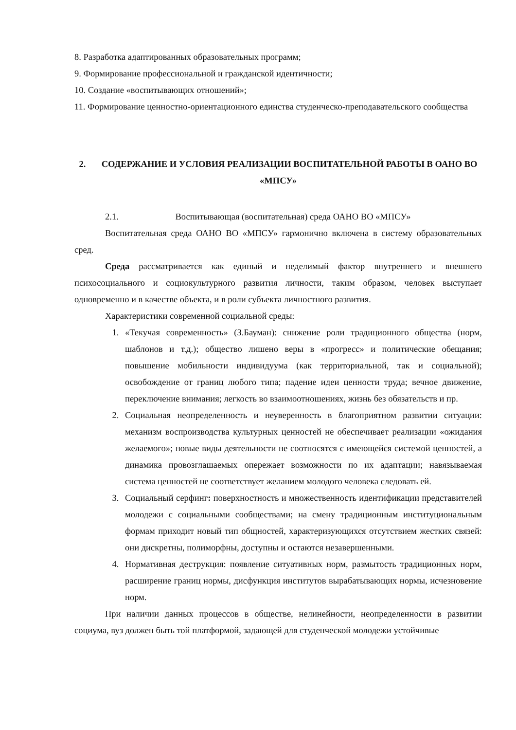8. Разработка адаптированных образовательных программ;
9. Формирование профессиональной и гражданской идентичности;
10. Создание «воспитывающих отношений»;
11. Формирование ценностно-ориентационного единства студенческо-преподавательского сообщества
2. СОДЕРЖАНИЕ И УСЛОВИЯ РЕАЛИЗАЦИИ ВОСПИТАТЕЛЬНОЙ РАБОТЫ В ОАНО ВО «МПСУ»
2.1. Воспитывающая (воспитательная) среда ОАНО ВО «МПСУ»
Воспитательная среда ОАНО ВО «МПСУ» гармонично включена в систему образовательных сред.
Среда рассматривается как единый и неделимый фактор внутреннего и внешнего психосоциального и социокультурного развития личности, таким образом, человек выступает одновременно и в качестве объекта, и в роли субъекта личностного развития.
Характеристики современной социальной среды:
1. «Текучая современность» (З.Бауман): снижение роли традиционного общества (норм, шаблонов и т.д.); общество лишено веры в «прогресс» и политические обещания; повышение мобильности индивидуума (как территориальной, так и социальной); освобождение от границ любого типа; падение идеи ценности труда; вечное движение, переключение внимания; легкость во взаимоотношениях, жизнь без обязательств и пр.
2. Социальная неопределенность и неуверенность в благоприятном развитии ситуации: механизм воспроизводства культурных ценностей не обеспечивает реализации «ожидания желаемого»; новые виды деятельности не соотносятся с имеющейся системой ценностей, а динамика провозглашаемых опережает возможности по их адаптации; навязываемая система ценностей не соответствует желанием молодого человека следовать ей.
3. Социальный серфинг: поверхностность и множественность идентификации представителей молодежи с социальными сообществами; на смену традиционным институциональным формам приходит новый тип общностей, характеризующихся отсутствием жестких связей: они дискретны, полиморфны, доступны и остаются незавершенными.
4. Нормативная деструкция: появление ситуативных норм, размытость традиционных норм, расширение границ нормы, дисфункция институтов вырабатывающих нормы, исчезновение норм.
При наличии данных процессов в обществе, нелинейности, неопределенности в развитии социума, вуз должен быть той платформой, задающей для студенческой молодежи устойчивые